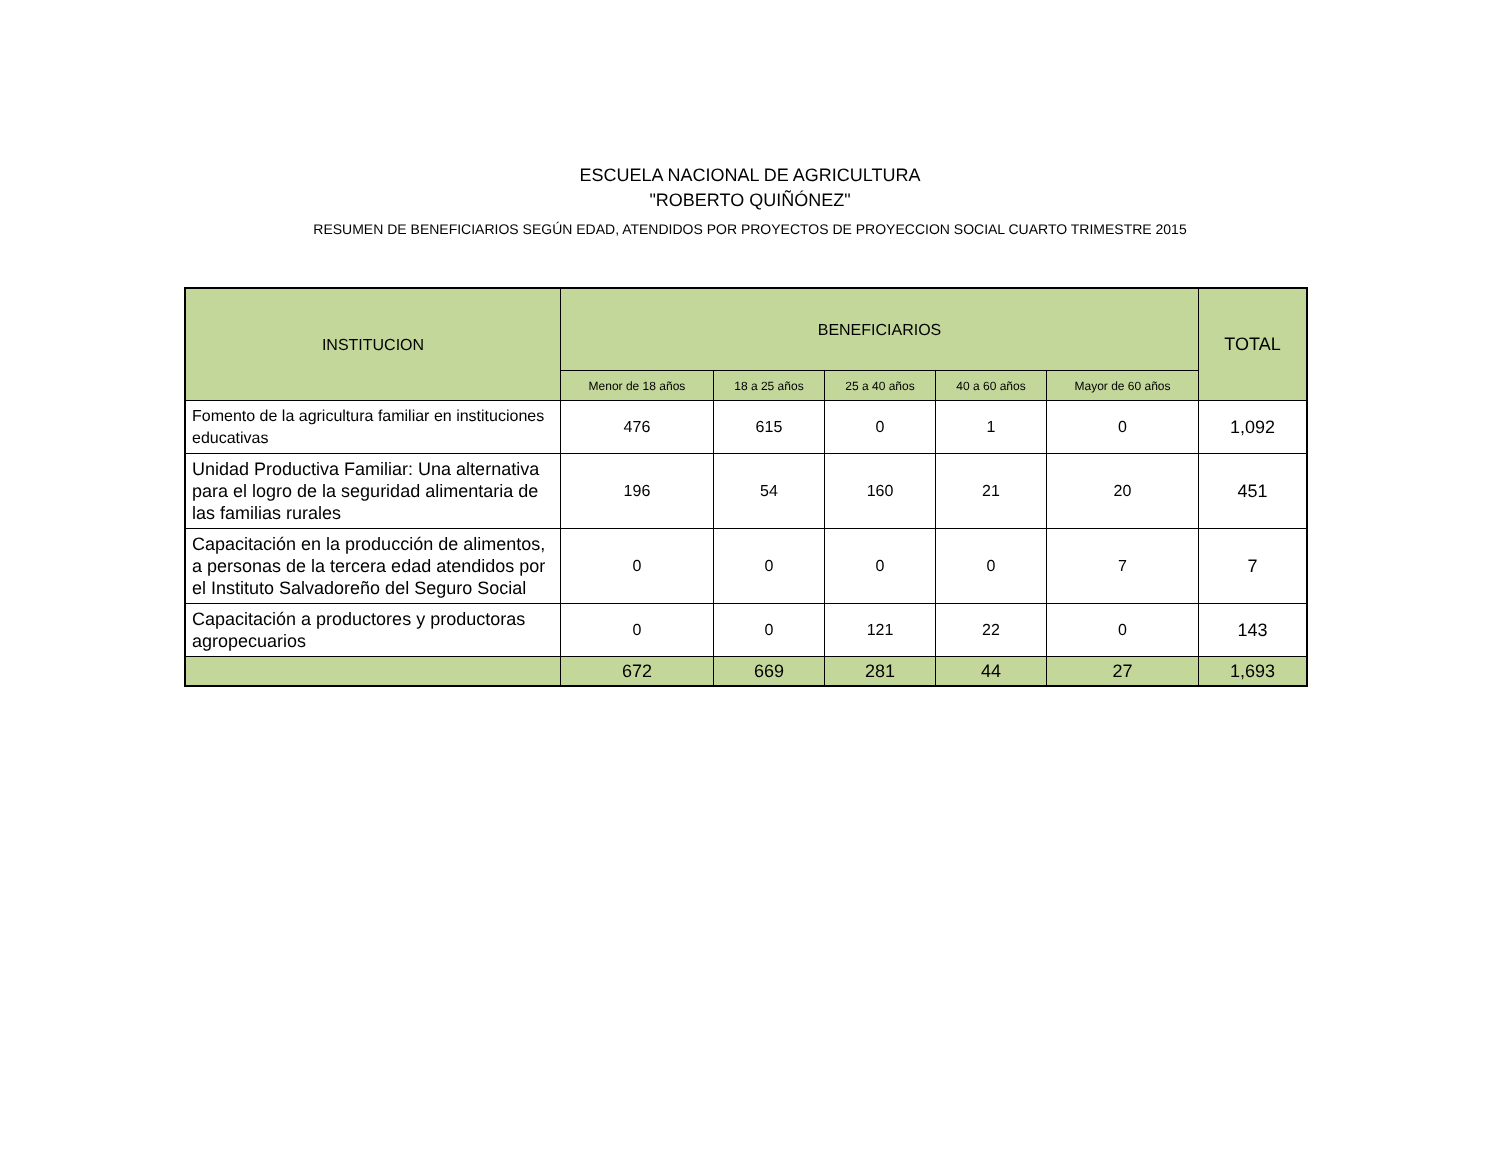ESCUELA NACIONAL DE AGRICULTURA
"ROBERTO QUIÑÓNEZ"
RESUMEN DE BENEFICIARIOS SEGÚN EDAD, ATENDIDOS POR PROYECTOS DE PROYECCION SOCIAL CUARTO TRIMESTRE 2015
| INSTITUCION | BENEFICIARIOS | | | | | TOTAL |
| --- | --- | --- | --- | --- | --- | --- |
| | Menor de 18 años | 18 a 25 años | 25 a 40 años | 40 a 60 años | Mayor de 60 años | |
| Fomento de la agricultura familiar en instituciones educativas | 476 | 615 | 0 | 1 | 0 | 1,092 |
| Unidad Productiva Familiar: Una alternativa para el logro de la seguridad alimentaria de las familias rurales | 196 | 54 | 160 | 21 | 20 | 451 |
| Capacitación en la producción de alimentos, a personas de la tercera edad atendidos por el Instituto Salvadoreño del Seguro Social | 0 | 0 | 0 | 0 | 7 | 7 |
| Capacitación a productores y productoras agropecuarios | 0 | 0 | 121 | 22 | 0 | 143 |
| | 672 | 669 | 281 | 44 | 27 | 1,693 |